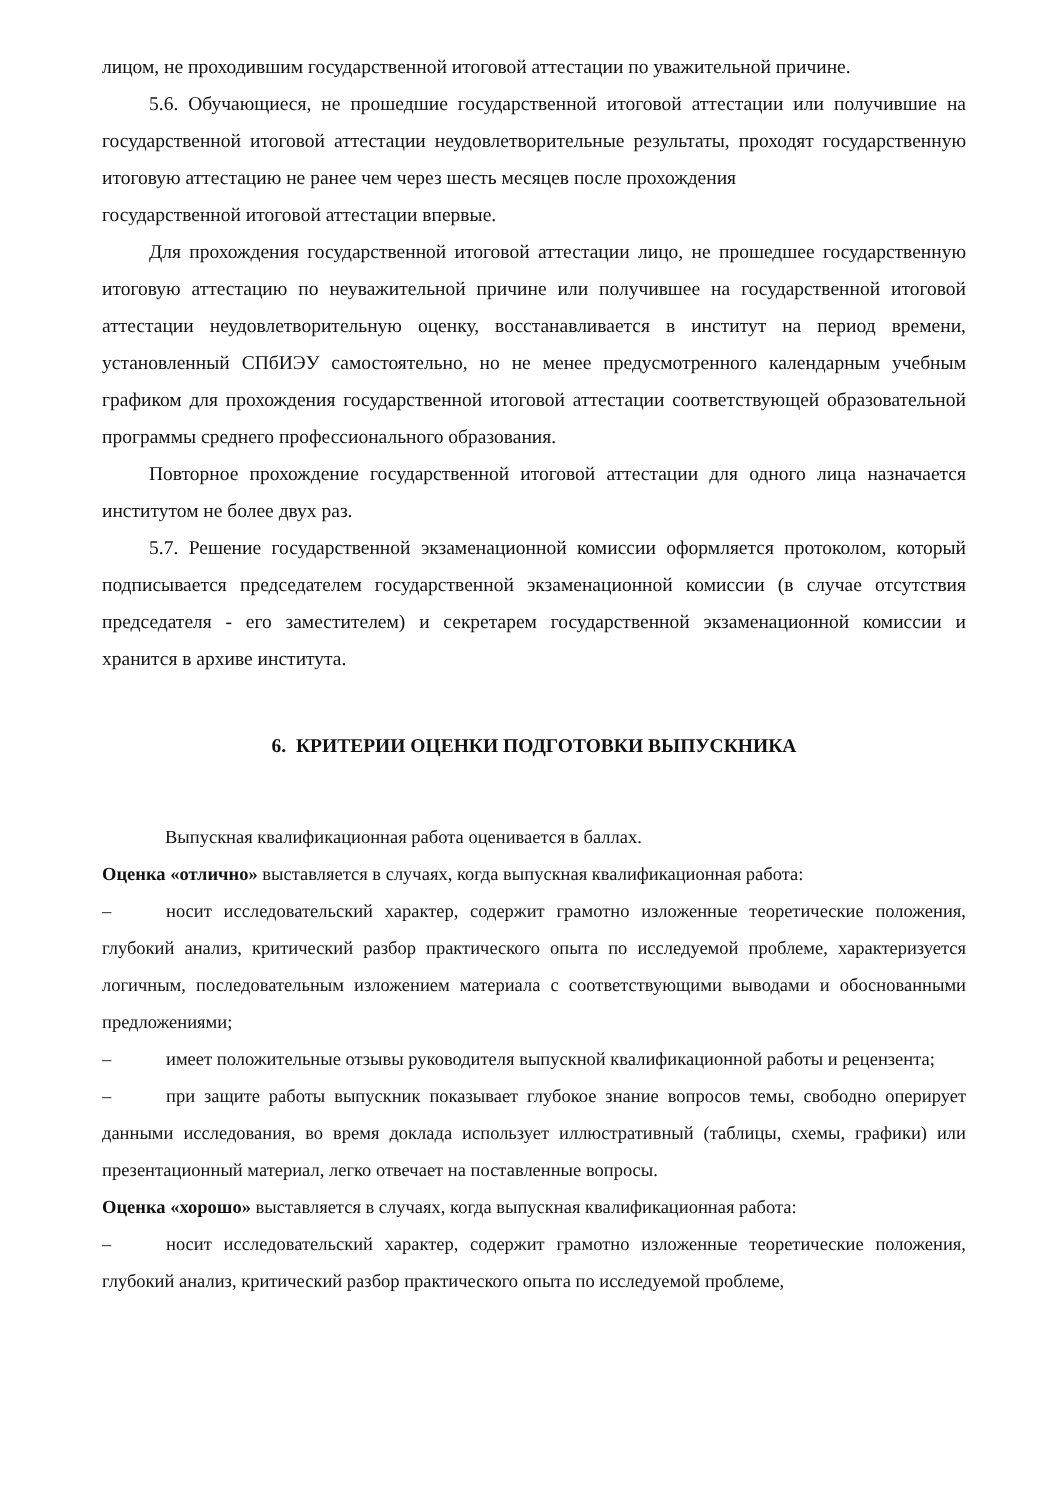лицом, не проходившим государственной итоговой аттестации по уважительной причине.
5.6. Обучающиеся, не прошедшие государственной итоговой аттестации или получившие на государственной итоговой аттестации неудовлетворительные результаты, проходят государственную итоговую аттестацию не ранее чем через шесть месяцев после прохождения
государственной итоговой аттестации впервые.
Для прохождения государственной итоговой аттестации лицо, не прошедшее государственную итоговую аттестацию по неуважительной причине или получившее на государственной итоговой аттестации неудовлетворительную оценку, восстанавливается в институт на период времени, установленный СПбИЭУ самостоятельно, но не менее предусмотренного календарным учебным графиком для прохождения государственной итоговой аттестации соответствующей образовательной программы среднего профессионального образования.
Повторное прохождение государственной итоговой аттестации для одного лица назначается институтом не более двух раз.
5.7. Решение государственной экзаменационной комиссии оформляется протоколом, который подписывается председателем государственной экзаменационной комиссии (в случае отсутствия председателя - его заместителем) и секретарем государственной экзаменационной комиссии и хранится в архиве института.
6. КРИТЕРИИ ОЦЕНКИ ПОДГОТОВКИ ВЫПУСКНИКА
Выпускная квалификационная работа оценивается в баллах.
Оценка «отлично» выставляется в случаях, когда выпускная квалификационная работа:
– носит исследовательский характер, содержит грамотно изложенные теоретические положения, глубокий анализ, критический разбор практического опыта по исследуемой проблеме, характеризуется логичным, последовательным изложением материала с соответствующими выводами и обоснованными предложениями;
– имеет положительные отзывы руководителя выпускной квалификационной работы и рецензента;
– при защите работы выпускник показывает глубокое знание вопросов темы, свободно оперирует данными исследования, во время доклада использует иллюстративный (таблицы, схемы, графики) или презентационный материал, легко отвечает на поставленные вопросы.
Оценка «хорошо» выставляется в случаях, когда выпускная квалификационная работа:
– носит исследовательский характер, содержит грамотно изложенные теоретические положения, глубокий анализ, критический разбор практического опыта по исследуемой проблеме,